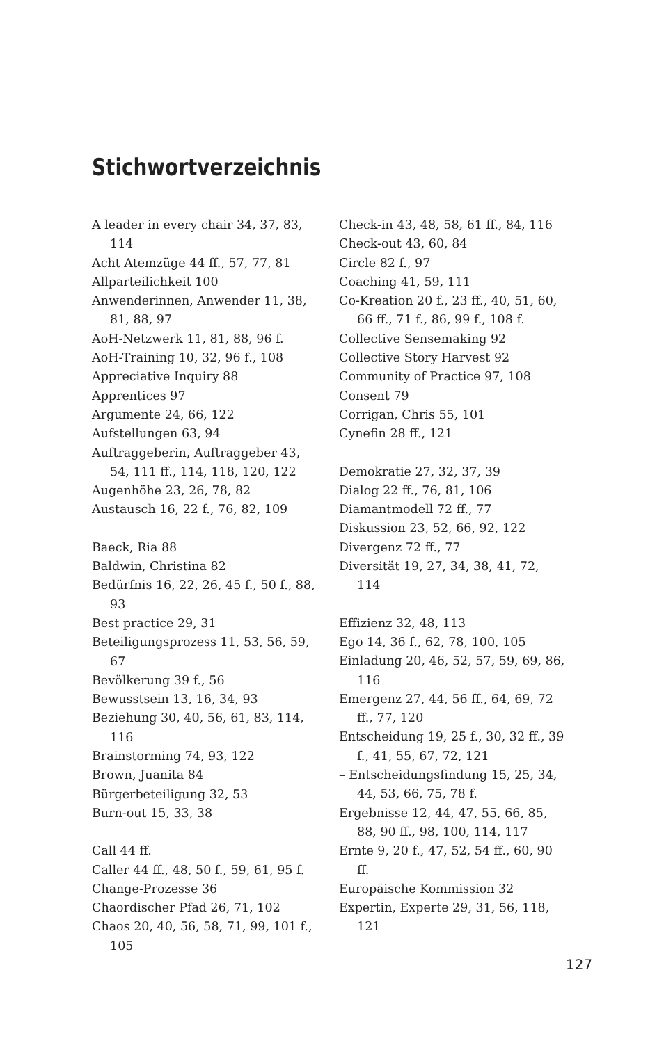Stichwortverzeichnis
A leader in every chair 34, 37, 83, 114
Acht Atemzüge 44 ff., 57, 77, 81
Allparteilichkeit 100
Anwenderinnen, Anwender 11, 38, 81, 88, 97
AoH-Netzwerk 11, 81, 88, 96 f.
AoH-Training 10, 32, 96 f., 108
Appreciative Inquiry 88
Apprentices 97
Argumente 24, 66, 122
Aufstellungen 63, 94
Auftraggeberin, Auftraggeber 43, 54, 111 ff., 114, 118, 120, 122
Augenhöhe 23, 26, 78, 82
Austausch 16, 22 f., 76, 82, 109
Baeck, Ria 88
Baldwin, Christina 82
Bedürfnis 16, 22, 26, 45 f., 50 f., 88, 93
Best practice 29, 31
Beteiligungsprozess 11, 53, 56, 59, 67
Bevölkerung 39 f., 56
Bewusstsein 13, 16, 34, 93
Beziehung 30, 40, 56, 61, 83, 114, 116
Brainstorming 74, 93, 122
Brown, Juanita 84
Bürgerbeteiligung 32, 53
Burn-out 15, 33, 38
Call 44 ff.
Caller 44 ff., 48, 50 f., 59, 61, 95 f.
Change-Prozesse 36
Chaordischer Pfad 26, 71, 102
Chaos 20, 40, 56, 58, 71, 99, 101 f., 105
Check-in 43, 48, 58, 61 ff., 84, 116
Check-out 43, 60, 84
Circle 82 f., 97
Coaching 41, 59, 111
Co-Kreation 20 f., 23 ff., 40, 51, 60, 66 ff., 71 f., 86, 99 f., 108 f.
Collective Sensemaking 92
Collective Story Harvest 92
Community of Practice 97, 108
Consent 79
Corrigan, Chris 55, 101
Cynefin 28 ff., 121
Demokratie 27, 32, 37, 39
Dialog 22 ff., 76, 81, 106
Diamantmodell 72 ff., 77
Diskussion 23, 52, 66, 92, 122
Divergenz 72 ff., 77
Diversität 19, 27, 34, 38, 41, 72, 114
Effizienz 32, 48, 113
Ego 14, 36 f., 62, 78, 100, 105
Einladung 20, 46, 52, 57, 59, 69, 86, 116
Emergenz 27, 44, 56 ff., 64, 69, 72 ff., 77, 120
Entscheidung 19, 25 f., 30, 32 ff., 39 f., 41, 55, 67, 72, 121
– Entscheidungsfindung 15, 25, 34, 44, 53, 66, 75, 78 f.
Ergebnisse 12, 44, 47, 55, 66, 85, 88, 90 ff., 98, 100, 114, 117
Ernte 9, 20 f., 47, 52, 54 ff., 60, 90 ff.
Europäische Kommission 32
Expertin, Experte 29, 31, 56, 118, 121
127